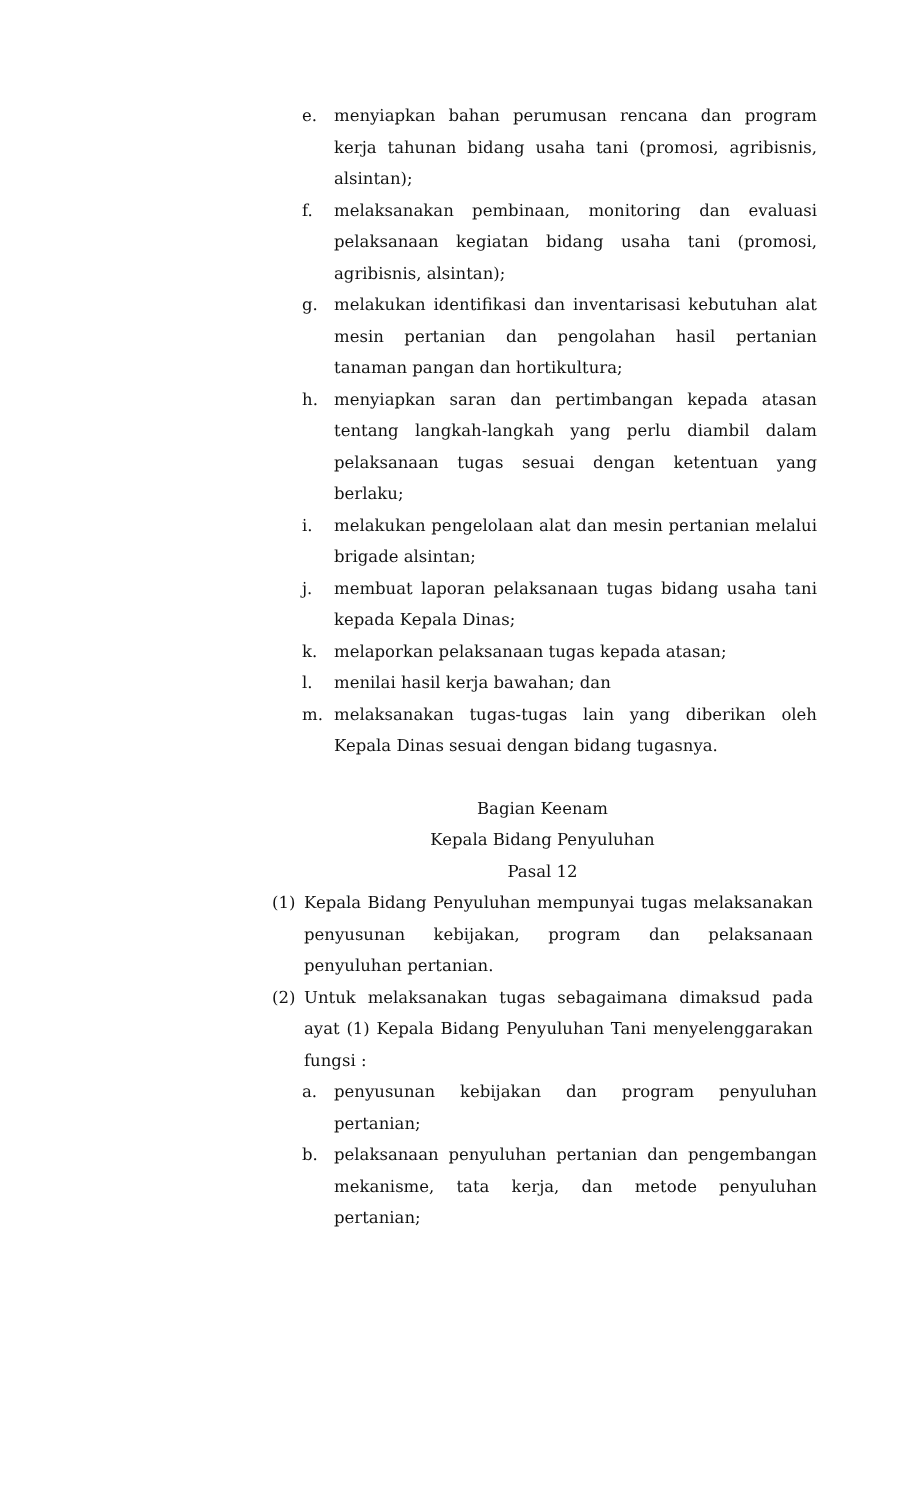e. menyiapkan bahan perumusan rencana dan program kerja tahunan bidang usaha tani (promosi, agribisnis, alsintan);
f. melaksanakan pembinaan, monitoring dan evaluasi pelaksanaan kegiatan bidang usaha tani (promosi, agribisnis, alsintan);
g. melakukan identifikasi dan inventarisasi kebutuhan alat mesin pertanian dan pengolahan hasil pertanian tanaman pangan dan hortikultura;
h. menyiapkan saran dan pertimbangan kepada atasan tentang langkah-langkah yang perlu diambil dalam pelaksanaan tugas sesuai dengan ketentuan yang berlaku;
i. melakukan pengelolaan alat dan mesin pertanian melalui brigade alsintan;
j. membuat laporan pelaksanaan tugas bidang usaha tani kepada Kepala Dinas;
k. melaporkan pelaksanaan tugas kepada atasan;
l. menilai hasil kerja bawahan; dan
m. melaksanakan tugas-tugas lain yang diberikan oleh Kepala Dinas sesuai dengan bidang tugasnya.
Bagian Keenam
Kepala Bidang Penyuluhan
Pasal 12
(1) Kepala Bidang Penyuluhan mempunyai tugas melaksanakan penyusunan kebijakan, program dan pelaksanaan penyuluhan pertanian.
(2) Untuk melaksanakan tugas sebagaimana dimaksud pada ayat (1) Kepala Bidang Penyuluhan Tani menyelenggarakan fungsi :
a. penyusunan kebijakan dan program penyuluhan pertanian;
b. pelaksanaan penyuluhan pertanian dan pengembangan mekanisme, tata kerja, dan metode penyuluhan pertanian;